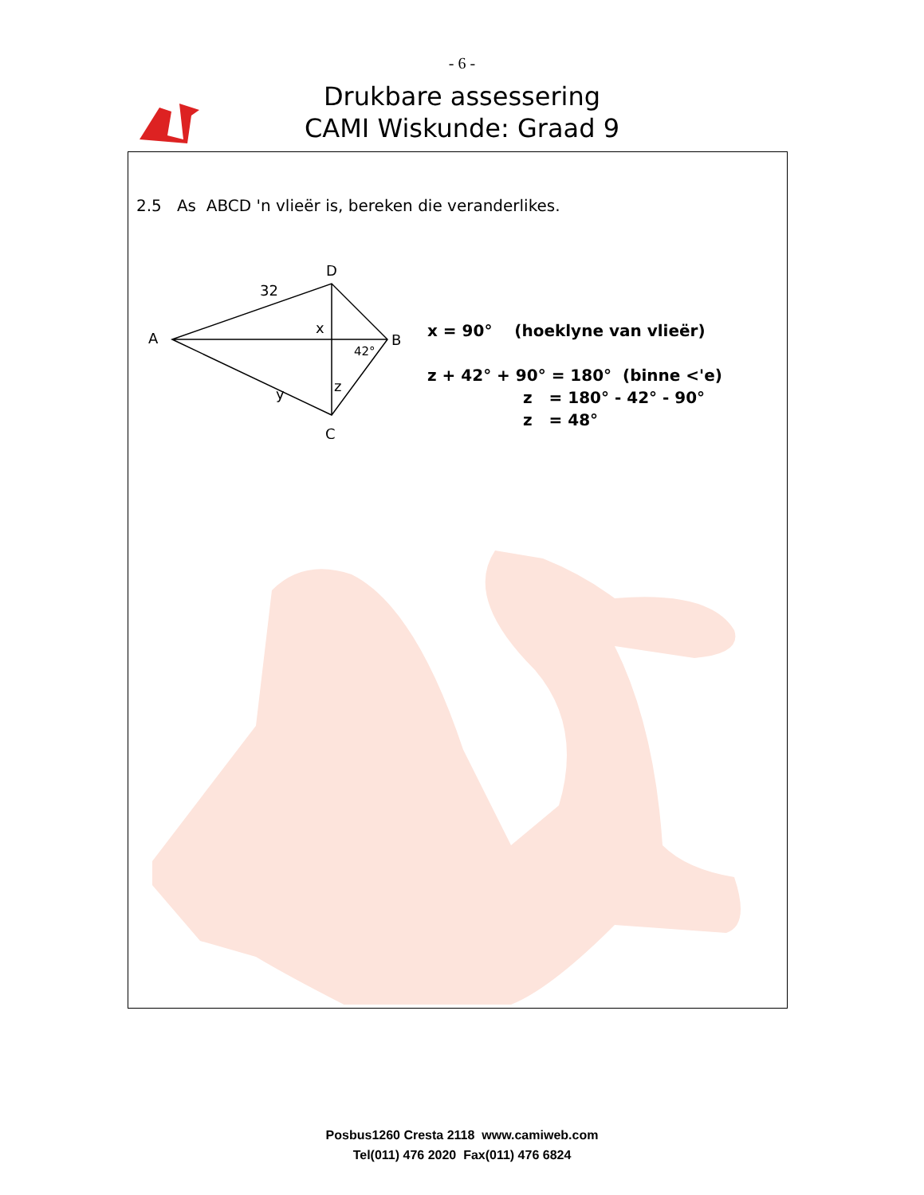- 6 -
Drukbare assessering
CAMI Wiskunde: Graad 9
2.5 As ABCD 'n vlieër is, bereken die veranderlikes.
D
A
B
C
32
y
x
z
42°
x = 90° (hoeklyne van vlieër)
z + 42° + 90° = 180° (binne <'e)
z = 180° - 42° - 90°
z = 48°
Posbus1260 Cresta 2118 www.camiweb.com
Tel(011) 476 2020 Fax(011) 476 6824